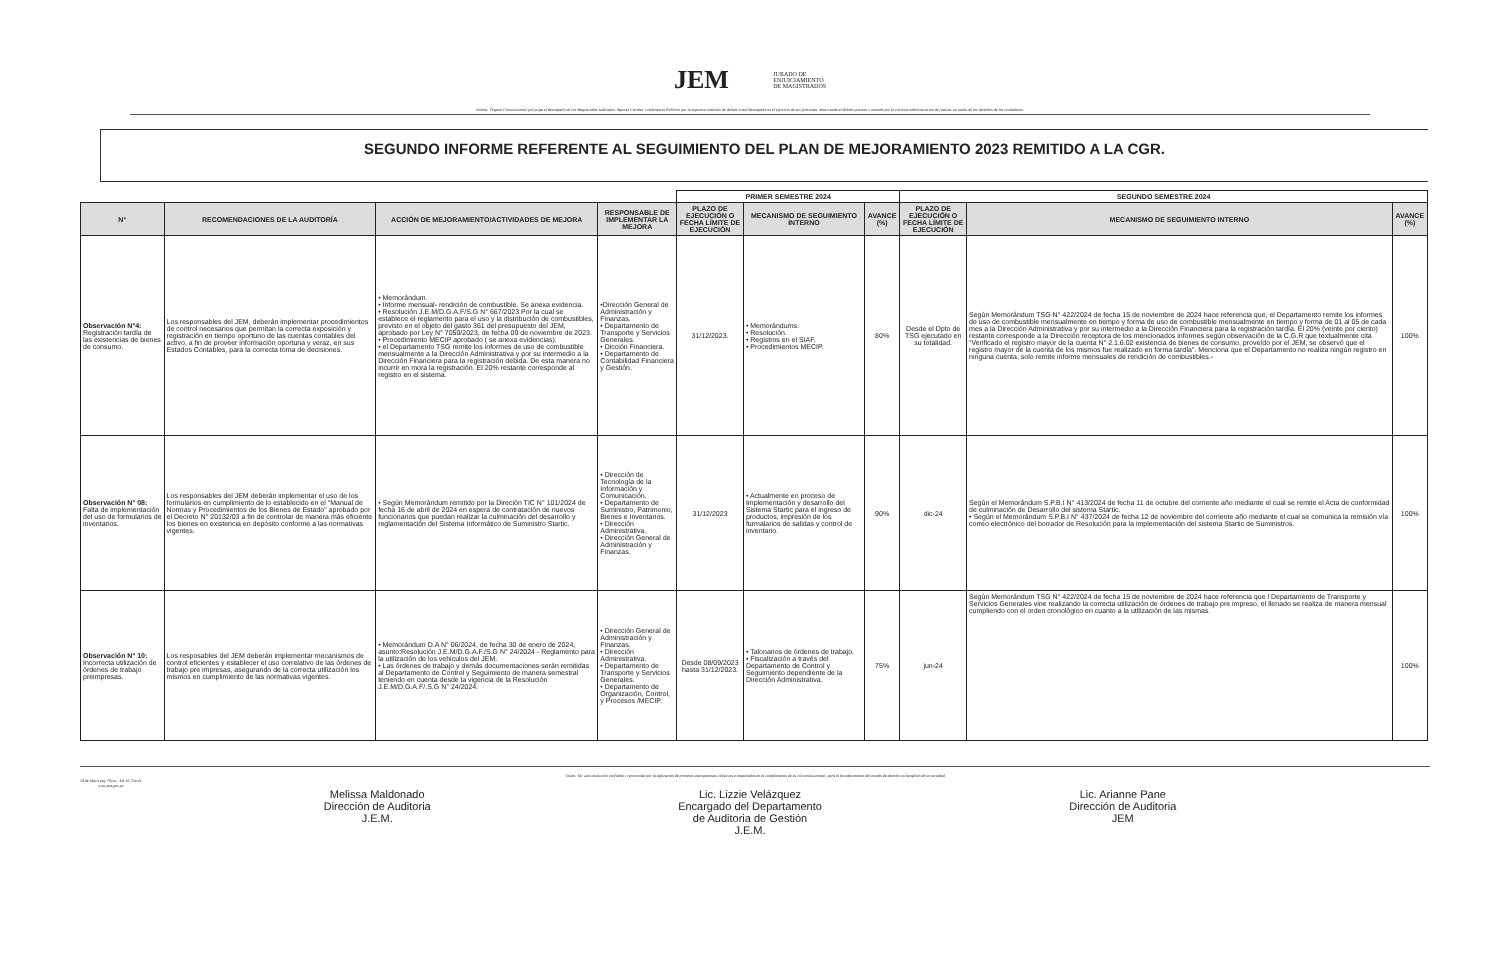JEM JURADO DE
ENJUICIAMIENTO
DE MAGISTRADOS
Misión: Órgano Constitucional que juzga el desempeño de los Magistrados Judiciales, Agentes Fiscales y Defensores Públicos por la supuesta comisión de delitos o mal desempeño en el ejercicio de sus funciones, observando el debido proceso y velando por la correcta administración de justicia, en tutela de los derechos de los ciudadanos.
SEGUNDO INFORME REFERENTE AL SEGUIMIENTO DEL PLAN DE MEJORAMIENTO 2023 REMITIDO A LA CGR.
| | | | | PRIMER SEMESTRE 2024 | | | SEGUNDO SEMESTRE 2024 | | |
| --- | --- | --- | --- | --- | --- | --- | --- | --- | --- |
| N° | RECOMENDACIONES DE LA AUDITORÍA | ACCIÓN DE MEJORAMIENTO/ACTIVIDADES DE MEJORA | RESPONSABLE DE IMPLEMENTAR LA MEJORA | PLAZO DE EJECUCIÓN O FECHA LÍMITE DE EJECUCIÓN | MECANISMO DE SEGUIMIENTO INTERNO | AVANCE (%) | PLAZO DE EJECUCIÓN O FECHA LÍMITE DE EJECUCIÓN | MECANISMO DE SEGUIMIENTO INTERNO | AVANCE (%) |
| Observación N°4: Registración tardía de las existencias de bienes de consumo. | Los responsables del JEM, deberán implementar procedimientos de control necesarios que permitan la correcta exposición y registración en tiempo oportuno de las cuentas contables del activo, a fin de proveer información oportuna y veraz, en sus Estados Contables, para la correcta toma de decisiones. | • Memorándum. • Informe mensual- rendición de combustible. Se anexa evidencia. • Resolución J.E.M/D.G.A.F/S.G N° 667/2023 Por la cual se establece el reglamento para el uso y la distribución de combustibles, previsto en el objeto del gasto 361 del presupuesto del JEM, aprobado por Ley N° 7050/2023, de fecha 09 de noviembre de 2023. • Procedimiento MECIP aprobado ( se anexa evidencias). • el Departamento TSG remite los informes de uso de combustible mensualmente a la Dirección Administrativa y por su intermedio a la Dirección Financiera para la registración debida. De esta manera no incurrir en mora la registración. El 20% restante corresponde al registro en el sistema. | •Dirección General de Administración y Finanzas. • Departamento de Transporte y Servicios Generales. • Dicción Financiera. • Departamento de Contabilidad Financiera y Gestión. | 31/12/2023. | • Memorándums. • Resolución. • Registros en el SIAF. • Procedimientos MECIP. | 80% | Desde el Dpto de TSG ejecutado en su totalidad. | Según Memorándum TSG N° 422/2024 de fecha 15 de noviembre de 2024 hace referencia que, el Departamento remite los informes de uso de combustible mensualmente en tiempo y forma de uso de combustible mensualmente en tiempo y forma de 01 al 05 de cada mes a la Dirección Administrativa y por su intermedio a la Dirección Financiera para la registración tardía. El 20% (veinte por ciento) restante corresponde a la Dirección receptora de los mencionados informes según observación de la C.G.R que textualmente cita "Verificado el registro mayor de la cuenta N° 2.1.6.02 existencia de bienes de consumo, proveído por el JEM, se observó que el registro mayor de la cuenta de los mismos fue realizado en forma tardía". Menciona que el Departamento no realiza ningún registro en ninguna cuenta, solo remite informe mensuales de rendición de combustibles.- | 100% |
| Observación N° 08: Falta de implementación del uso de formularios de inventarios. | Los responsables del JEM deberán implementar el uso de los formularios en cumplimiento de lo establecido en el "Manual de Normas y Procedimientos de los Bienes de Estado" aprobado por el Decreto N° 20132/03 a fin de controlar de manera más eficiente los bienes en existencia en depósito conforme a las normativas vigentes. | • Según Memorándum remitido por la Direción TIC N° 101/2024 de fecha 16 de abril de 2024 en espera de contratación de nuevos funcionarios que puedan realizar la culminación del desarrollo y reglamentación del Sistema Informático de Suministro Startic. | • Dirección de Tecnología de la Información y Comunicación. • Departamento de Suministro, Patrimonio, Bienes e Inventarios. • Dirección Administrativa. • Dirección General de Administración y Finanzas. | 31/12/2023 | • Actualmente en proceso de Implementación y desarrollo del Sistema Startic para el ingreso de productos, impresión de los furmalarios de salidas y control de inventario. | 90% | dic-24 | Según el Memorándum S.P.B.I N° 413/2024 de fecha 11 de octubre del corriente año mediante el cual se remite el Acta de conformidad de culminación de Desarrollo del sistema Startic. • Según el Memorándum S.P.B.I N° 437/2024 de fecha 12 de noviembre del corriente año mediante el cual se comunica la remisión vía correo electrónico del borrador de Resolución para la implementación del sistema Startic de Suministros. | 100% |
| Observación N° 10: Incorrecta utilización de órdenes de trabajo preimpresas. | Los resposables del JEM deberán implementar mecanismos de control eficientes y establecer el uso correlativo de las órdenes de trabajo pre impresas, asegurando de la correcta utilización los mismos en cumplimiento de las normativas vigentes. | • Memorándum D.A N° 06/2024, de fecha 30 de enero de 2024, asunto:Resolución J.E.M/D.G.A.F./S.G N° 24/2024 - Reglamento para la utilización de los vehiculos del JEM. • Las órdenes de trabajo y demás documentaciones serán remitidas al Departamento de Control y Seguimiento de manera semestral teniendo en cuenta desde la vigencia de la Resolución J.E.M/D.G.A.F/.S.G N° 24/2024. | • Dirección General de Administración y Finanzas. • Dirección Administrativa. • Departamento de Transporte y Servicios Generales. • Departamento de Organización, Control, y Procesos /MECIP. | Desde 08/09/2023 hasta 31/12/2023. | • Talonarios de órdenes de trabajo. • Fiscalización a través del Departamento de Control y Seguimiento dependiente de la Dirección Administrativa. | 75% | jun-24 | Según Memorándum TSG N° 422/2024 de fecha 15 de noviembre de 2024 hace referencia que l Departamento de Transporte y Servicios Generales vine realizando la correcta utilización de órdenes de trabajo pre impreso, el llenado se realiza de manera mensual cumpliendo con el orden cronológico en cuanto a la utilización de las mismas. | 100% |
Visión: Ser una institución confiable y reconocida por la aplicación de procesos transparentes, objetivos e imparciales en el cumplimiento de su rol constitucional, para el fortalecimiento del estado de derecho en beneficio de la sociedad
14 de Mayo esq. Oliva - Ed. El Ciervo
www.jem.gov.py
Melissa Maldonado
Dirección de Auditoria
J.E.M.
Lic. Lizzie Velázquez
Encargado del Departamento
de Auditoria de Gestión
J.E.M.
Lic. Arianne Pane
Dirección de Auditoria
JEM